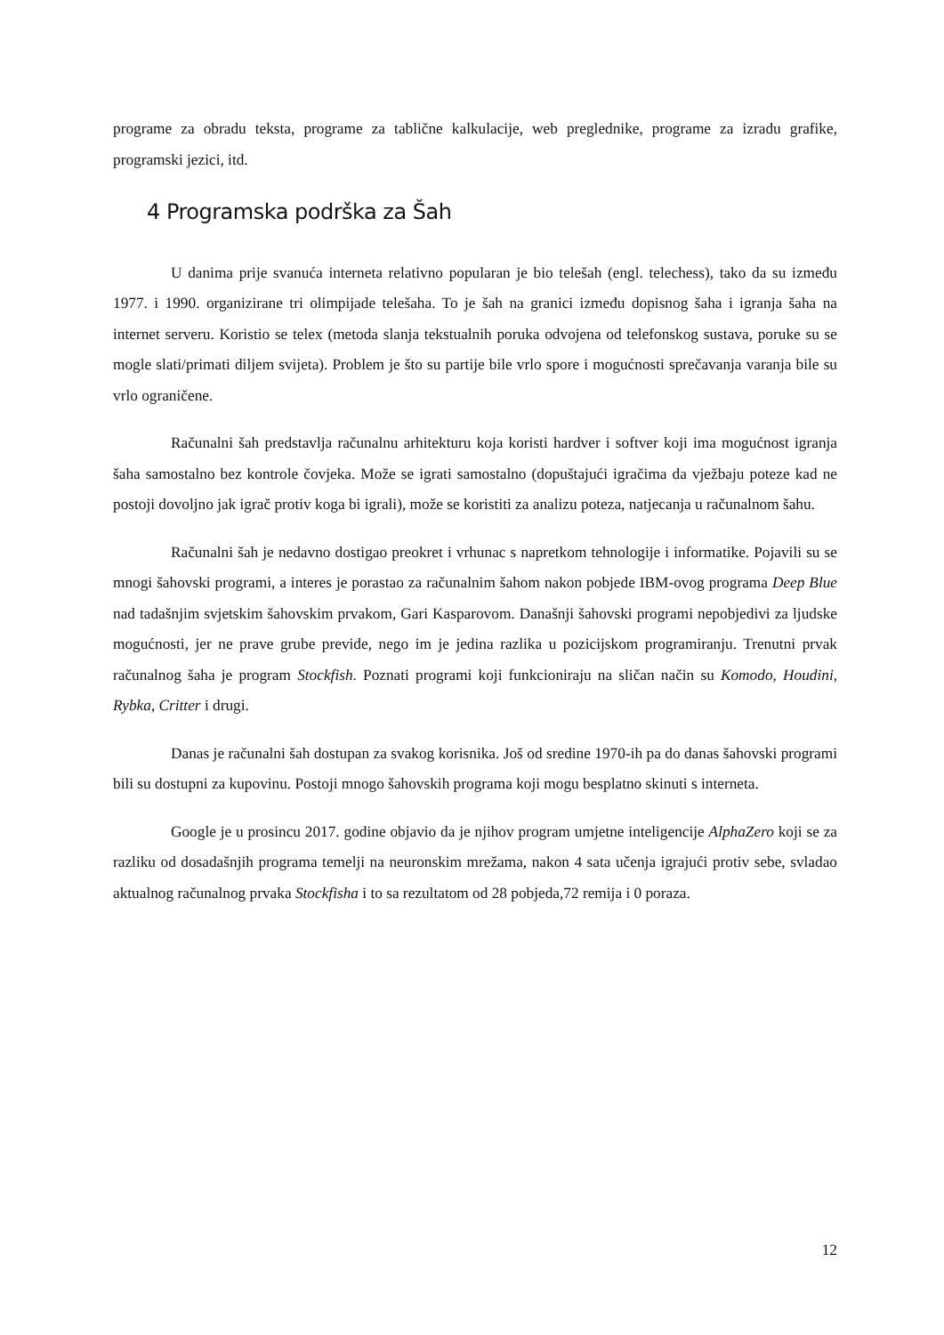programe za obradu teksta, programe za tablične kalkulacije, web preglednike, programe za izradu grafike, programski jezici, itd.
4 Programska podrška za Šah
U danima prije svanuća interneta relativno popularan je bio telešah (engl. telechess), tako da su između 1977. i 1990. organizirane tri olimpijade telešaha. To je šah na granici između dopisnog šaha i igranja šaha na internet serveru. Koristio se telex (metoda slanja tekstualnih poruka odvojena od telefonskog sustava, poruke su se mogle slati/primati diljem svijeta). Problem je što su partije bile vrlo spore i mogućnosti sprečavanja varanja bile su vrlo ograničene.
Računalni šah predstavlja računalnu arhitekturu koja koristi hardver i softver koji ima mogućnost igranja šaha samostalno bez kontrole čovjeka. Može se igrati samostalno (dopuštajući igračima da vježbaju poteze kad ne postoji dovoljno jak igrač protiv koga bi igrali), može se koristiti za analizu poteza, natjecanja u računalnom šahu.
Računalni šah je nedavno dostigao preokret i vrhunac s napretkom tehnologije i informatike. Pojavili su se mnogi šahovski programi, a interes je porastao za računalnim šahom nakon pobjede IBM-ovog programa Deep Blue nad tadašnjim svjetskim šahovskim prvakom, Gari Kasparovom. Današnji šahovski programi nepobjedivi za ljudske mogućnosti, jer ne prave grube previde, nego im je jedina razlika u pozicijskom programiranju. Trenutni prvak računalnog šaha je program Stockfish. Poznati programi koji funkcioniraju na sličan način su Komodo, Houdini, Rybka, Critter i drugi.
Danas je računalni šah dostupan za svakog korisnika. Još od sredine 1970-ih pa do danas šahovski programi bili su dostupni za kupovinu. Postoji mnogo šahovskih programa koji mogu besplatno skinuti s interneta.
Google je u prosincu 2017. godine objavio da je njihov program umjetne inteligencije AlphaZero koji se za razliku od dosadašnjih programa temelji na neuronskim mrežama, nakon 4 sata učenja igrajući protiv sebe, svladao aktualnog računalnog prvaka Stockfisha i to sa rezultatom od 28 pobjeda,72 remija i 0 poraza.
12